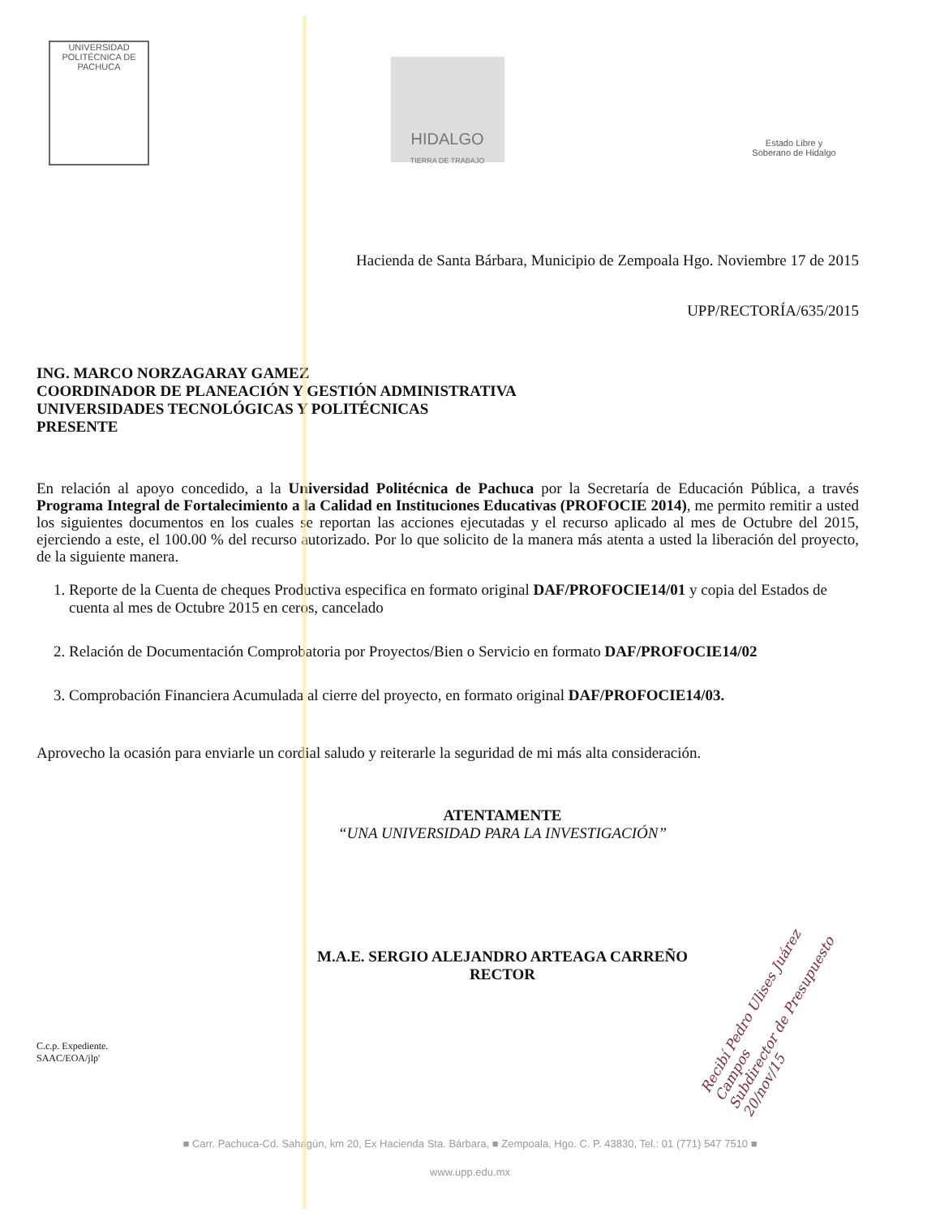UNIVERSIDAD POLITÉCNICA DE PACHUCA
HIDALGO
TIERRA DE TRABAJO
Estado Libre y Soberano de Hidalgo
Hacienda de Santa Bárbara, Municipio de Zempoala Hgo. Noviembre 17 de 2015
UPP/RECTORÍA/635/2015
ING. MARCO NORZAGARAY GAMEZ
COORDINADOR DE PLANEACIÓN Y GESTIÓN ADMINISTRATIVA
UNIVERSIDADES TECNOLÓGICAS Y POLITÉCNICAS
PRESENTE
En relación al apoyo concedido, a la Universidad Politécnica de Pachuca por la Secretaría de Educación Pública, a través Programa Integral de Fortalecimiento a la Calidad en Instituciones Educativas (PROFOCIE 2014), me permito remitir a usted los siguientes documentos en los cuales se reportan las acciones ejecutadas y el recurso aplicado al mes de Octubre del 2015, ejerciendo a este, el 100.00 % del recurso autorizado. Por lo que solicito de la manera más atenta a usted la liberación del proyecto, de la siguiente manera.
1. Reporte de la Cuenta de cheques Productiva especifica en formato original DAF/PROFOCIE14/01 y copia del Estados de cuenta al mes de Octubre 2015 en ceros, cancelado
2. Relación de Documentación Comprobatoria por Proyectos/Bien o Servicio en formato DAF/PROFOCIE14/02
3. Comprobación Financiera Acumulada al cierre del proyecto, en formato original DAF/PROFOCIE14/03.
Aprovecho la ocasión para enviarle un cordial saludo y reiterarle la seguridad de mi más alta consideración.
ATENTAMENTE
“UNA UNIVERSIDAD PARA LA INVESTIGACIÓN”
M.A.E. SERGIO ALEJANDRO ARTEAGA CARREÑO
RECTOR
Recibí Pedro Ulises Juárez Campos
Subdirector de Presupuesto 20/nov/15
C.c.p. Expediente.
SAAC/EOA/jlp'
■ Carr. Pachuca-Cd. Sahagún, km 20, Ex Hacienda Sta. Bárbara, ■ Zempoala, Hgo. C. P. 43830, Tel.: 01 (771) 547 7510 ■
www.upp.edu.mx